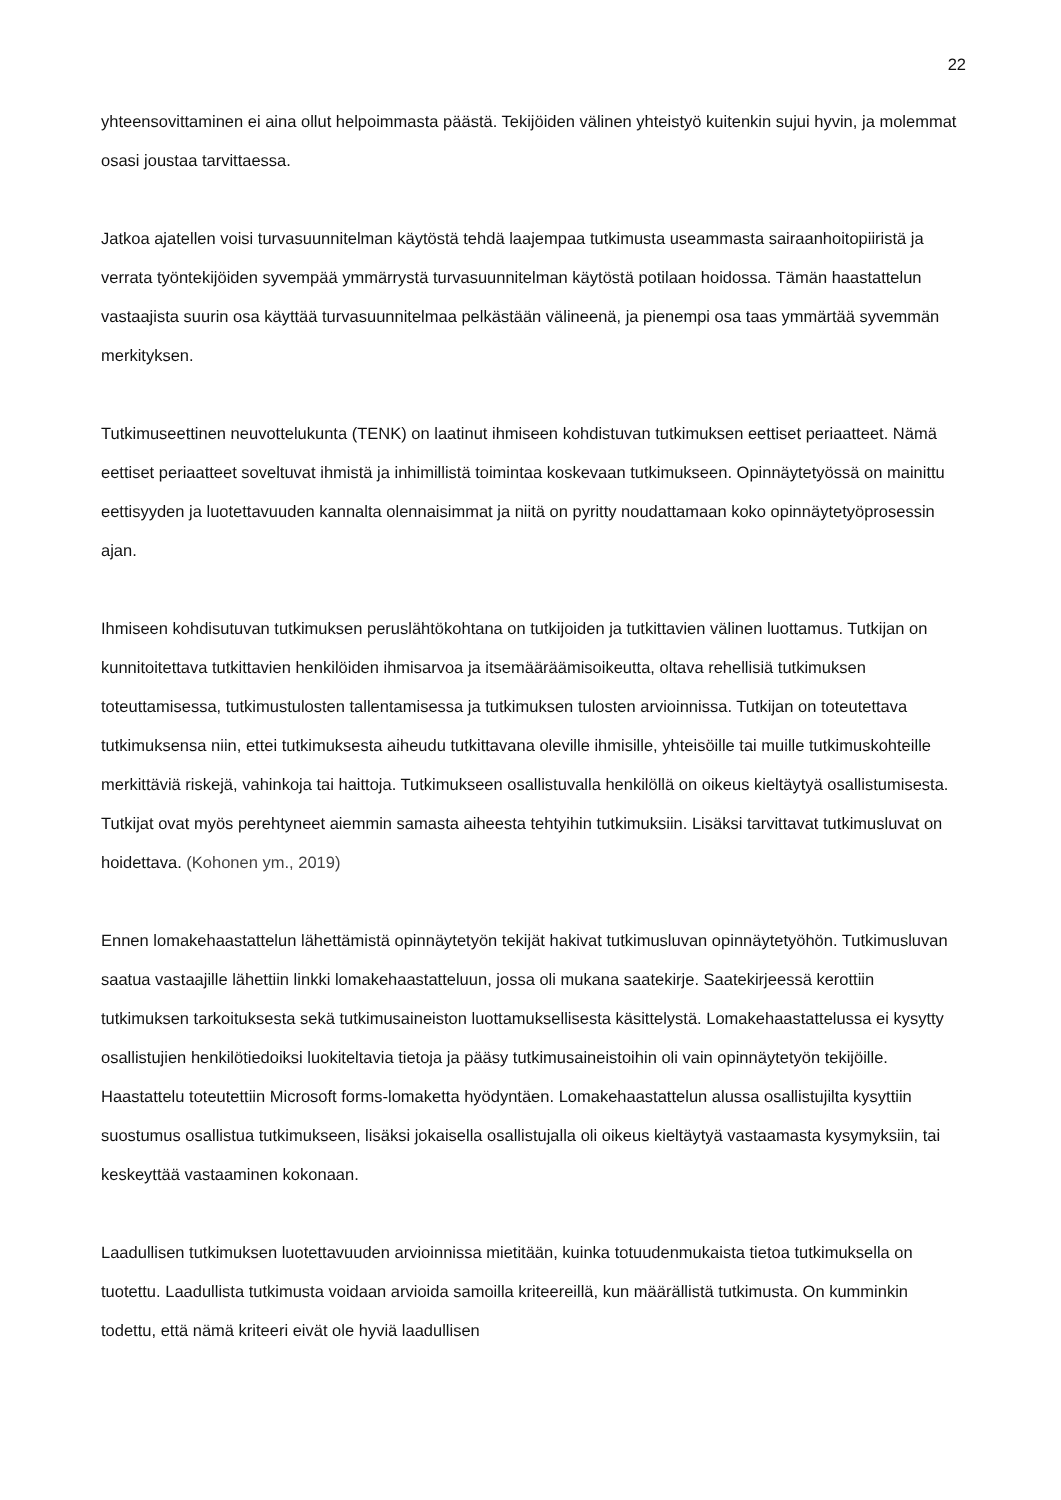22
yhteensovittaminen ei aina ollut helpoimmasta päästä. Tekijöiden välinen yhteistyö kuitenkin sujui hyvin, ja molemmat osasi joustaa tarvittaessa.
Jatkoa ajatellen voisi turvasuunnitelman käytöstä tehdä laajempaa tutkimusta useammasta sairaanhoitopiiristä ja verrata työntekijöiden syvempää ymmärrystä turvasuunnitelman käytöstä potilaan hoidossa. Tämän haastattelun vastaajista suurin osa käyttää turvasuunnitelmaa pelkästään välineenä, ja pienempi osa taas ymmärtää syvemmän merkityksen.
Tutkimuseettinen neuvottelukunta (TENK) on laatinut ihmiseen kohdistuvan tutkimuksen eettiset periaatteet. Nämä eettiset periaatteet soveltuvat ihmistä ja inhimillistä toimintaa koskevaan tutkimukseen. Opinnäytetyössä on mainittu eettisyyden ja luotettavuuden kannalta olennaisimmat ja niitä on pyritty noudattamaan koko opinnäytetyöprosessin ajan.
Ihmiseen kohdisutuvan tutkimuksen peruslähtökohtana on tutkijoiden ja tutkittavien välinen luottamus. Tutkijan on kunnitoitettava tutkittavien henkilöiden ihmisarvoa ja itsemääräämisoikeutta, oltava rehellisiä tutkimuksen toteuttamisessa, tutkimustulosten tallentamisessa ja tutkimuksen tulosten arvioinnissa. Tutkijan on toteutettava tutkimuksensa niin, ettei tutkimuksesta aiheudu tutkittavana oleville ihmisille, yhteisöille tai muille tutkimuskohteille merkittäviä riskejä, vahinkoja tai haittoja. Tutkimukseen osallistuvalla henkilöllä on oikeus kieltäytyä osallistumisesta. Tutkijat ovat myös perehtyneet aiemmin samasta aiheesta tehtyihin tutkimuksiin. Lisäksi tarvittavat tutkimusluvat on hoidettava. (Kohonen ym., 2019)
Ennen lomakehaastattelun lähettämistä opinnäytetyön tekijät hakivat tutkimusluvan opinnäytetyöhön. Tutkimusluvan saatua vastaajille lähettiin linkki lomakehaastatteluun, jossa oli mukana saatekirje. Saatekirjeessä kerottiin tutkimuksen tarkoituksesta sekä tutkimusaineiston luottamuksellisesta käsittelystä. Lomakehaastattelussa ei kysytty osallistujien henkilötiedoiksi luokiteltavia tietoja ja pääsy tutkimusaineistoihin oli vain opinnäytetyön tekijöille. Haastattelu toteutettiin Microsoft forms-lomaketta hyödyntäen. Lomakehaastattelun alussa osallistujilta kysyttiin suostumus osallistua tutkimukseen, lisäksi jokaisella osallistujalla oli oikeus kieltäytyä vastaamasta kysymyksiin, tai keskeyttää vastaaminen kokonaan.
Laadullisen tutkimuksen luotettavuuden arvioinnissa mietitään, kuinka totuudenmukaista tietoa tutkimuksella on tuotettu. Laadullista tutkimusta voidaan arvioida samoilla kriteereillä, kun määrällistä tutkimusta. On kumminkin todettu, että nämä kriteeri eivät ole hyviä laadullisen